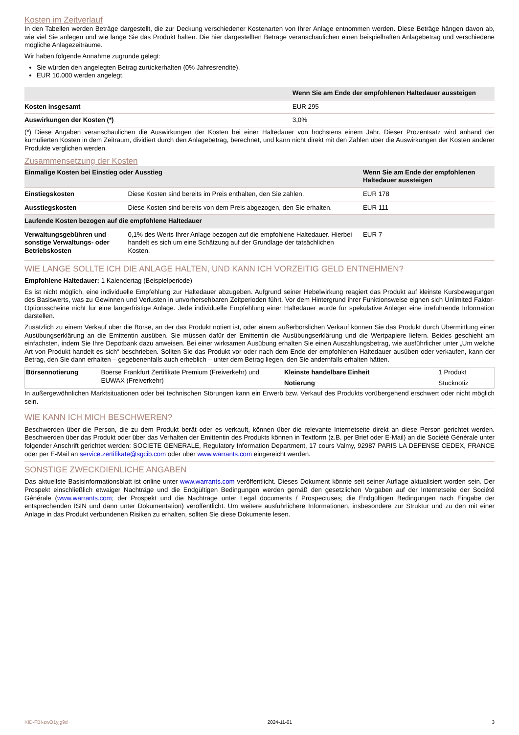Kosten im Zeitverlauf
In den Tabellen werden Beträge dargestellt, die zur Deckung verschiedener Kostenarten von Ihrer Anlage entnommen werden. Diese Beträge hängen davon ab, wie viel Sie anlegen und wie lange Sie das Produkt halten. Die hier dargestellten Beträge veranschaulichen einen beispielhaften Anlagebetrag und verschiedene mögliche Anlagezeiträume.
Wir haben folgende Annahme zugrunde gelegt:
Sie würden den angelegten Betrag zurückerhalten (0% Jahresrendite).
EUR 10.000 werden angelegt.
| | Wenn Sie am Ende der empfohlenen Haltedauer aussteigen |
| --- | --- |
| Kosten insgesamt | EUR 295 |
| Auswirkungen der Kosten (*) | 3,0% |
(*) Diese Angaben veranschaulichen die Auswirkungen der Kosten bei einer Haltedauer von höchstens einem Jahr. Dieser Prozentsatz wird anhand der kumulierten Kosten in dem Zeitraum, dividiert durch den Anlagebetrag, berechnet, und kann nicht direkt mit den Zahlen über die Auswirkungen der Kosten anderer Produkte verglichen werden.
Zusammensetzung der Kosten
| Einmalige Kosten bei Einstieg oder Ausstieg | | Wenn Sie am Ende der empfohlenen Haltedauer aussteigen |
| --- | --- | --- |
| Einstiegskosten | Diese Kosten sind bereits im Preis enthalten, den Sie zahlen. | EUR 178 |
| Ausstiegskosten | Diese Kosten sind bereits von dem Preis abgezogen, den Sie erhalten. | EUR 111 |
| Laufende Kosten bezogen auf die empfohlene Haltedauer | | |
| Verwaltungsgebühren und sonstige Verwaltungs- oder Betriebskosten | 0,1% des Werts Ihrer Anlage bezogen auf die empfohlene Haltedauer. Hierbei handelt es sich um eine Schätzung auf der Grundlage der tatsächlichen Kosten. | EUR 7 |
WIE LANGE SOLLTE ICH DIE ANLAGE HALTEN, UND KANN ICH VORZEITIG GELD ENTNEHMEN?
Empfohlene Haltedauer: 1 Kalendertag (Beispielperiode)
Es ist nicht möglich, eine individuelle Empfehlung zur Haltedauer abzugeben. Aufgrund seiner Hebelwirkung reagiert das Produkt auf kleinste Kursbewegungen des Basiswerts, was zu Gewinnen und Verlusten in unvorhersehbaren Zeitperioden führt. Vor dem Hintergrund ihrer Funktionsweise eignen sich Unlimited Faktor-Optionsscheine nicht für eine längerfristige Anlage. Jede individuelle Empfehlung einer Haltedauer würde für spekulative Anleger eine irreführende Information darstellen.
Zusätzlich zu einem Verkauf über die Börse, an der das Produkt notiert ist, oder einem außerbörslichen Verkauf können Sie das Produkt durch Übermittlung einer Ausübungserklärung an die Emittentin ausüben. Sie müssen dafür der Emittentin die Ausübungserklärung und die Wertpapiere liefern. Beides geschieht am einfachsten, indem Sie Ihre Depotbank dazu anweisen. Bei einer wirksamen Ausübung erhalten Sie einen Auszahlungsbetrag, wie ausführlicher unter „Um welche Art von Produkt handelt es sich“ beschrieben. Sollten Sie das Produkt vor oder nach dem Ende der empfohlenen Haltedauer ausüben oder verkaufen, kann der Betrag, den Sie dann erhalten – gegebenenfalls auch erheblich – unter dem Betrag liegen, den Sie andernfalls erhalten hätten.
| Börsennotierung | Boerse Frankfurt Zertifikate Premium (Freiverkehr) und EUWAX (Freiverkehr) | Kleinste handelbare Einheit | 1 Produkt |
| | | Notierung | Stücknotiz |
In außergewöhnlichen Marktsituationen oder bei technischen Störungen kann ein Erwerb bzw. Verkauf des Produkts vorübergehend erschwert oder nicht möglich sein.
WIE KANN ICH MICH BESCHWEREN?
Beschwerden über die Person, die zu dem Produkt berät oder es verkauft, können über die relevante Internetseite direkt an diese Person gerichtet werden. Beschwerden über das Produkt oder über das Verhalten der Emittentin des Produkts können in Textform (z.B. per Brief oder E-Mail) an die Société Générale unter folgender Anschrift gerichtet werden: SOCIETE GENERALE, Regulatory Information Department, 17 cours Valmy, 92987 PARIS LA DEFENSE CEDEX, FRANCE oder per E-Mail an service.zertifikate@sgcib.com oder über www.warrants.com eingereicht werden.
SONSTIGE ZWECKDIENLICHE ANGABEN
Das aktuellste Basisinformationsblatt ist online unter www.warrants.com veröffentlicht. Dieses Dokument könnte seit seiner Auflage aktualisiert worden sein. Der Prospekt einschließlich etwaiger Nachträge und die Endgültigen Bedingungen werden gemäß den gesetzlichen Vorgaben auf der Internetseite der Société Générale (www.warrants.com; der Prospekt und die Nachträge unter Legal documents / Prospectuses; die Endgültigen Bedingungen nach Eingabe der entsprechenden ISIN und dann unter Dokumentation) veröffentlicht. Um weitere ausführlichere Informationen, insbesondere zur Struktur und zu den mit einer Anlage in das Produkt verbundenen Risiken zu erhalten, sollten Sie diese Dokumente lesen.
KID-FBI-zwO1yjg9d 2024-11-01 3